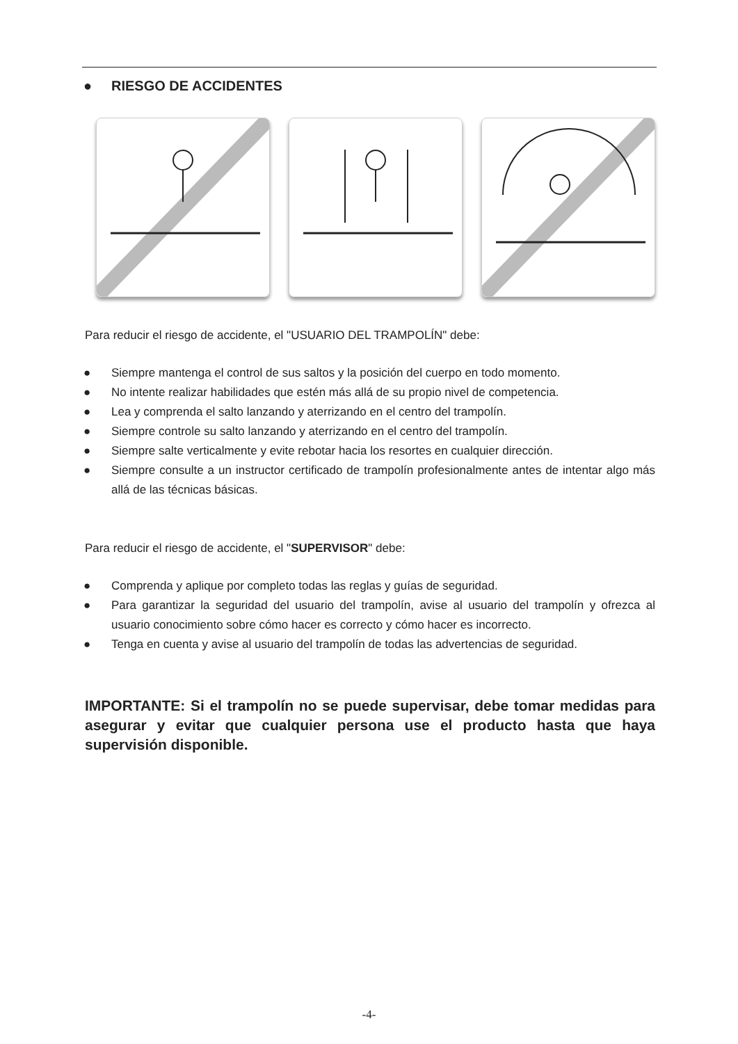● RIESGO DE ACCIDENTES
Para reducir el riesgo de accidente, el "USUARIO DEL TRAMPOLÍN" debe:
● Siempre mantenga el control de sus saltos y la posición del cuerpo en todo momento.
● No intente realizar habilidades que estén más allá de su propio nivel de competencia.
● Lea y comprenda el salto lanzando y aterrizando en el centro del trampolín.
● Siempre controle su salto lanzando y aterrizando en el centro del trampolín.
● Siempre salte verticalmente y evite rebotar hacia los resortes en cualquier dirección.
● Siempre consulte a un instructor certificado de trampolín profesionalmente antes de intentar algo más allá de las técnicas básicas.
Para reducir el riesgo de accidente, el "SUPERVISOR" debe:
● Comprenda y aplique por completo todas las reglas y guías de seguridad.
● Para garantizar la seguridad del usuario del trampolín, avise al usuario del trampolín y ofrezca al usuario conocimiento sobre cómo hacer es correcto y cómo hacer es incorrecto.
● Tenga en cuenta y avise al usuario del trampolín de todas las advertencias de seguridad.
IMPORTANTE: Si el trampolín no se puede supervisar, debe tomar medidas para asegurar y evitar que cualquier persona use el producto hasta que haya supervisión disponible.
-4-